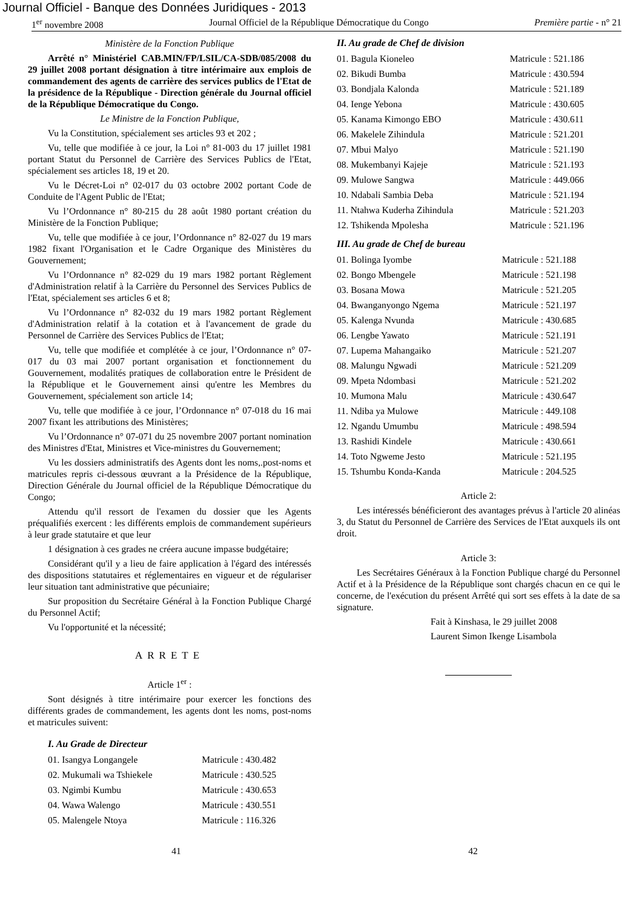Journal Officiel - Banque des Données Juridiques - 2013
1<sup>er</sup> novembre 2008 Journal Officiel de la République Démocratique du Congo Première partie - n° 21
Ministère de la Fonction Publique
Arrêté n° Ministériel CAB.MIN/FP/LSIL/CA-SDB/085/2008 du 29 juillet 2008 portant désignation à titre intérimaire aux emplois de commandement des agents de carrière des services publics de l'Etat de la présidence de la République - Direction générale du Journal officiel de la République Démocratique du Congo.
Le Ministre de la Fonction Publique,
Vu la Constitution, spécialement ses articles 93 et 202 ;
Vu, telle que modifiée à ce jour, la Loi n° 81-003 du 17 juillet 1981 portant Statut du Personnel de Carrière des Services Publics de l'Etat, spécialement ses articles 18, 19 et 20.
Vu le Décret-Loi n° 02-017 du 03 octobre 2002 portant Code de Conduite de l'Agent Public de l'Etat;
Vu l’Ordonnance n° 80-215 du 28 août 1980 portant création du Ministère de la Fonction Publique;
Vu, telle que modifiée à ce jour, l’Ordonnance n° 82-027 du 19 mars 1982 fixant l'Organisation et le Cadre Organique des Ministères du Gouvernement;
Vu l’Ordonnance n° 82-029 du 19 mars 1982 portant Règlement d'Administration relatif à la Carrière du Personnel des Services Publics de l'Etat, spécialement ses articles 6 et 8;
Vu l’Ordonnance n° 82-032 du 19 mars 1982 portant Règlement d'Administration relatif à la cotation et à l'avancement de grade du Personnel de Carrière des Services Publics de l'Etat;
Vu, telle que modifiée et complétée à ce jour, l’Ordonnance n° 07-017 du 03 mai 2007 portant organisation et fonctionnement du Gouvernement, modalités pratiques de collaboration entre le Président de la République et le Gouvernement ainsi qu'entre les Membres du Gouvernement, spécialement son article 14;
Vu, telle que modifiée à ce jour, l’Ordonnance n° 07-018 du 16 mai 2007 fixant les attributions des Ministères;
Vu l’Ordonnance n° 07-071 du 25 novembre 2007 portant nomination des Ministres d'Etat, Ministres et Vice-ministres du Gouvernement;
Vu les dossiers administratifs des Agents dont les noms,.post-noms et matricules repris ci-dessous œuvrant a la Présidence de la République, Direction Générale du Journal officiel de la République Démocratique du Congo;
Attendu qu'il ressort de l'examen du dossier que les Agents préqualifiés exercent : les différents emplois de commandement supérieurs à leur grade statutaire et que leur
1 désignation à ces grades ne créera aucune impasse budgétaire;
Considérant qu'il y a lieu de faire application à l'égard des intéressés des dispositions statutaires et réglementaires en vigueur et de régulariser leur situation tant administrative que pécuniaire;
Sur proposition du Secrétaire Général à la Fonction Publique Chargé du Personnel Actif;
Vu l'opportunité et la nécessité;
ARRETE
Article 1<sup>er</sup> :
Sont désignés à titre intérimaire pour exercer les fonctions des différents grades de commandement, les agents dont les noms, post-noms et matricules suivent:
I. Au Grade de Directeur
| 01. Isangya Longangele | Matricule : 430.482 |
| 02. Mukumali wa Tshiekele | Matricule : 430.525 |
| 03. Ngimbi Kumbu | Matricule : 430.653 |
| 04. Wawa Walengo | Matricule : 430.551 |
| 05. Malengele Ntoya | Matricule : 116.326 |
II. Au grade de Chef de division
| 01. Bagula Kioneleo | Matricule : 521.186 |
| 02. Bikudi Bumba | Matricule : 430.594 |
| 03. Bondjala Kalonda | Matricule : 521.189 |
| 04. Ienge Yebona | Matricule : 430.605 |
| 05. Kanama Kimongo EBO | Matricule : 430.611 |
| 06. Makelele Zihindula | Matricule : 521.201 |
| 07. Mbui Malyo | Matricule : 521.190 |
| 08. Mukembanyi Kajeje | Matricule : 521.193 |
| 09. Mulowe Sangwa | Matricule : 449.066 |
| 10. Ndabali Sambia Deba | Matricule : 521.194 |
| 11. Ntahwa Kuderha Zihindula | Matricule : 521.203 |
| 12. Tshikenda Mpolesha | Matricule : 521.196 |
III. Au grade de Chef de bureau
| 01. Bolinga Iyombe | Matricule : 521.188 |
| 02. Bongo Mbengele | Matricule : 521.198 |
| 03. Bosana Mowa | Matricule : 521.205 |
| 04. Bwanganyongo Ngema | Matricule : 521.197 |
| 05. Kalenga Nvunda | Matricule : 430.685 |
| 06. Lengbe Yawato | Matricule : 521.191 |
| 07. Lupema Mahangaiko | Matricule : 521.207 |
| 08. Malungu Ngwadi | Matricule : 521.209 |
| 09. Mpeta Ndombasi | Matricule : 521.202 |
| 10. Mumona Malu | Matricule : 430.647 |
| 11. Ndiba ya Mulowe | Matricule : 449.108 |
| 12. Ngandu Umumbu | Matricule : 498.594 |
| 13. Rashidi Kindele | Matricule : 430.661 |
| 14. Toto Ngweme Jesto | Matricule : 521.195 |
| 15. Tshumbu Konda-Kanda | Matricule : 204.525 |
Article 2:
Les intéressés bénéficieront des avantages prévus à l'article 20 alinéas 3, du Statut du Personnel de Carrière des Services de l'Etat auxquels ils ont droit.
Article 3:
Les Secrétaires Généraux à la Fonction Publique chargé du Personnel Actif et à la Présidence de la République sont chargés chacun en ce qui le concerne, de l'exécution du présent Arrêté qui sort ses effets à la date de sa signature.
Fait à Kinshasa, le 29 juillet 2008
Laurent Simon Ikenge Lisambola
41 42